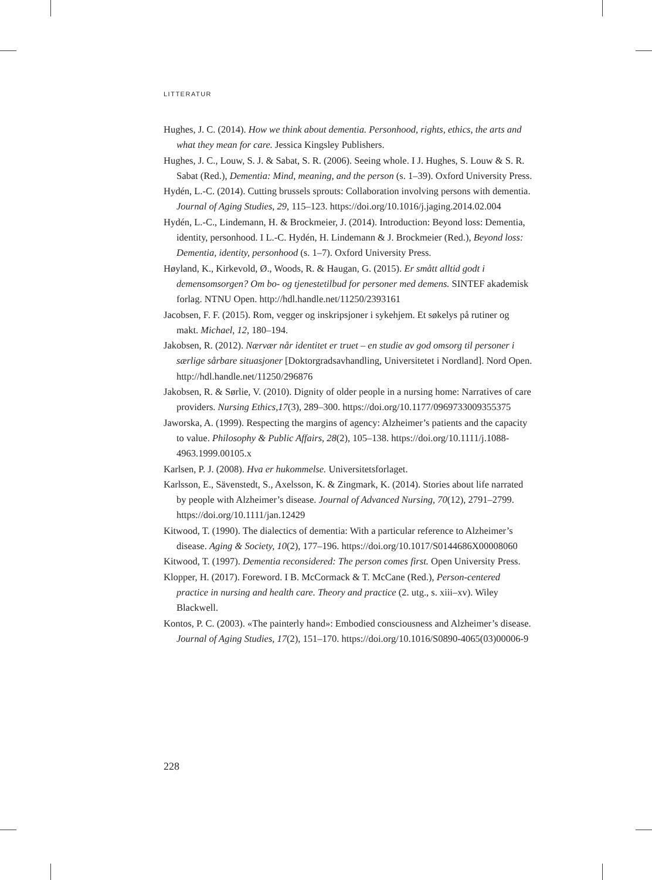LITTERATUR
Hughes, J. C. (2014). How we think about dementia. Personhood, rights, ethics, the arts and what they mean for care. Jessica Kingsley Publishers.
Hughes, J. C., Louw, S. J. & Sabat, S. R. (2006). Seeing whole. I J. Hughes, S. Louw & S. R. Sabat (Red.), Dementia: Mind, meaning, and the person (s. 1–39). Oxford University Press.
Hydén, L.-C. (2014). Cutting brussels sprouts: Collaboration involving persons with dementia. Journal of Aging Studies, 29, 115–123. https://doi.org/10.1016/j.jaging.2014.02.004
Hydén, L.-C., Lindemann, H. & Brockmeier, J. (2014). Introduction: Beyond loss: Dementia, identity, personhood. I L.-C. Hydén, H. Lindemann & J. Brockmeier (Red.), Beyond loss: Dementia, identity, personhood (s. 1–7). Oxford University Press.
Høyland, K., Kirkevold, Ø., Woods, R. & Haugan, G. (2015). Er smått alltid godt i demensomsorgen? Om bo- og tjenestetilbud for personer med demens. SINTEF akademisk forlag. NTNU Open. http://hdl.handle.net/11250/2393161
Jacobsen, F. F. (2015). Rom, vegger og inskripsjoner i sykehjem. Et søkelys på rutiner og makt. Michael, 12, 180–194.
Jakobsen, R. (2012). Nærvær når identitet er truet – en studie av god omsorg til personer i særlige sårbare situasjoner [Doktorgradsavhandling, Universitetet i Nordland]. Nord Open. http://hdl.handle.net/11250/296876
Jakobsen, R. & Sørlie, V. (2010). Dignity of older people in a nursing home: Narratives of care providers. Nursing Ethics,17(3), 289–300. https://doi.org/10.1177/0969733009355375
Jaworska, A. (1999). Respecting the margins of agency: Alzheimer’s patients and the capacity to value. Philosophy & Public Affairs, 28(2), 105–138. https://doi.org/10.1111/j.1088-4963.1999.00105.x
Karlsen, P. J. (2008). Hva er hukommelse. Universitetsforlaget.
Karlsson, E., Sävenstedt, S., Axelsson, K. & Zingmark, K. (2014). Stories about life narrated by people with Alzheimer’s disease. Journal of Advanced Nursing, 70(12), 2791–2799. https://doi.org/10.1111/jan.12429
Kitwood, T. (1990). The dialectics of dementia: With a particular reference to Alzheimer’s disease. Aging & Society, 10(2), 177–196. https://doi.org/10.1017/S0144686X00008060
Kitwood, T. (1997). Dementia reconsidered: The person comes first. Open University Press.
Klopper, H. (2017). Foreword. I B. McCormack & T. McCane (Red.), Person-centered practice in nursing and health care. Theory and practice (2. utg., s. xiii–xv). Wiley Blackwell.
Kontos, P. C. (2003). «The painterly hand»: Embodied consciousness and Alzheimer’s disease. Journal of Aging Studies, 17(2), 151–170. https://doi.org/10.1016/S0890-4065(03)00006-9
228